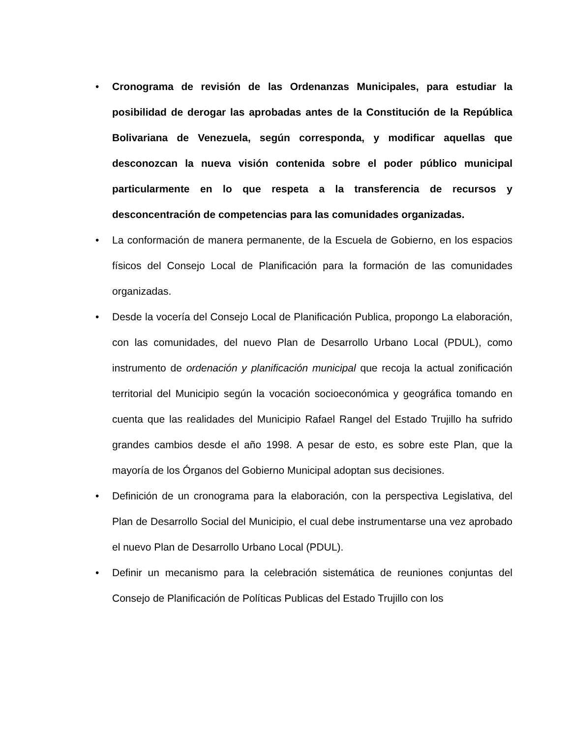• Cronograma de revisión de las Ordenanzas Municipales, para estudiar la posibilidad de derogar las aprobadas antes de la Constitución de la República Bolivariana de Venezuela, según corresponda, y modificar aquellas que desconozcan la nueva visión contenida sobre el poder público municipal particularmente en lo que respeta a la transferencia de recursos y desconcentración de competencias para las comunidades organizadas.
• La conformación de manera permanente, de la Escuela de Gobierno, en los espacios físicos del Consejo Local de Planificación para la formación de las comunidades organizadas.
• Desde la vocería del Consejo Local de Planificación Publica, propongo La elaboración, con las comunidades, del nuevo Plan de Desarrollo Urbano Local (PDUL), como instrumento de ordenación y planificación municipal que recoja la actual zonificación territorial del Municipio según la vocación socioeconómica y geográfica tomando en cuenta que las realidades del Municipio Rafael Rangel del Estado Trujillo ha sufrido grandes cambios desde el año 1998. A pesar de esto, es sobre este Plan, que la mayoría de los Órganos del Gobierno Municipal adoptan sus decisiones.
• Definición de un cronograma para la elaboración, con la perspectiva Legislativa, del Plan de Desarrollo Social del Municipio, el cual debe instrumentarse una vez aprobado el nuevo Plan de Desarrollo Urbano Local (PDUL).
• Definir un mecanismo para la celebración sistemática de reuniones conjuntas del Consejo de Planificación de Políticas Publicas del Estado Trujillo con los